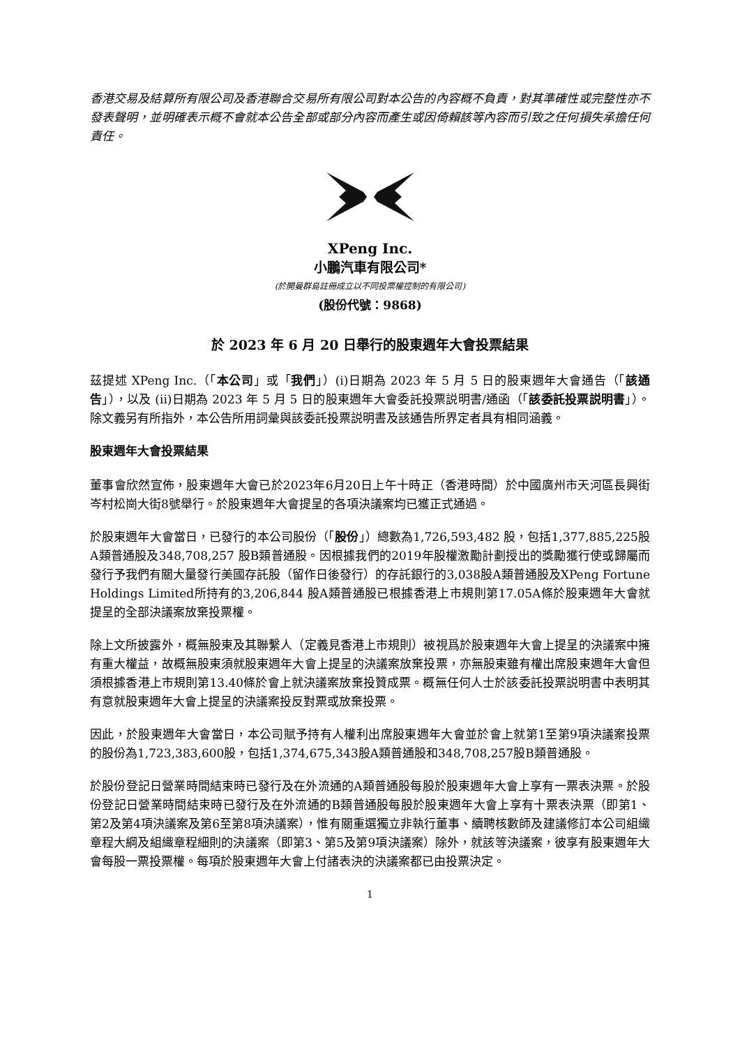香港交易及結算所有限公司及香港聯合交易所有限公司對本公告的內容概不負責，對其準確性或完整性亦不發表聲明，並明確表示概不會就本公告全部或部分內容而產生或因倚賴該等內容而引致之任何損失承擔任何責任。
XPeng Inc.
小鵬汽車有限公司*
(於開曼群島註冊成立以不同投票權控制的有限公司)
(股份代號：9868)
於 2023 年 6 月 20 日舉行的股東週年大會投票結果
茲提述 XPeng Inc.（「本公司」或「我們」）(i)日期為 2023 年 5 月 5 日的股東週年大會通告（「該通告」），以及 (ii)日期為 2023 年 5 月 5 日的股東週年大會委託投票説明書/通函（「該委託投票説明書」）。除文義另有所指外，本公告所用詞彙與該委託投票説明書及該通告所界定者具有相同涵義。
股東週年大會投票結果
董事會欣然宣佈，股東週年大會已於2023年6月20日上午十時正（香港時間）於中國廣州市天河區長興街岑村松崗大街8號舉行。於股東週年大會提呈的各項決議案均已獲正式通過。
於股東週年大會當日，已發行的本公司股份（「股份」）總數為1,726,593,482 股，包括1,377,885,225股A類普通股及348,708,257 股B類普通股。因根據我們的2019年股權激勵計劃授出的獎勵獲行使或歸屬而發行予我們有關大量發行美國存託股（留作日後發行）的存託銀行的3,038股A類普通股及XPeng Fortune Holdings Limited所持有的3,206,844 股A類普通股已根據香港上市規則第17.05A條於股東週年大會就提呈的全部決議案放棄投票權。
除上文所披露外，概無股東及其聯繫人（定義見香港上市規則）被視爲於股東週年大會上提呈的決議案中擁有重大權益，故概無股東須就股東週年大會上提呈的決議案放棄投票，亦無股東雖有權出席股東週年大會但須根據香港上市規則第13.40條於會上就決議案放棄投贊成票。概無任何人士於該委託投票説明書中表明其有意就股東週年大會上提呈的決議案投反對票或放棄投票。
因此，於股東週年大會當日，本公司賦予持有人權利出席股東週年大會並於會上就第1至第9項決議案投票的股份為1,723,383,600股，包括1,374,675,343股A類普通股和348,708,257股B類普通股。
於股份登記日營業時間結束時已發行及在外流通的A類普通股每股於股東週年大會上享有一票表決票。於股份登記日營業時間結束時已發行及在外流通的B類普通股每股於股東週年大會上享有十票表決票（即第1、 第2及第4項決議案及第6至第8項決議案），惟有關重選獨立非執行董事、續聘核數師及建議修訂本公司組織章程大綱及組織章程細則的決議案（即第3、第5及第9項決議案）除外，就該等決議案，彼享有股東週年大會每股一票投票權。每項於股東週年大會上付諸表決的決議案都已由投票決定。
1